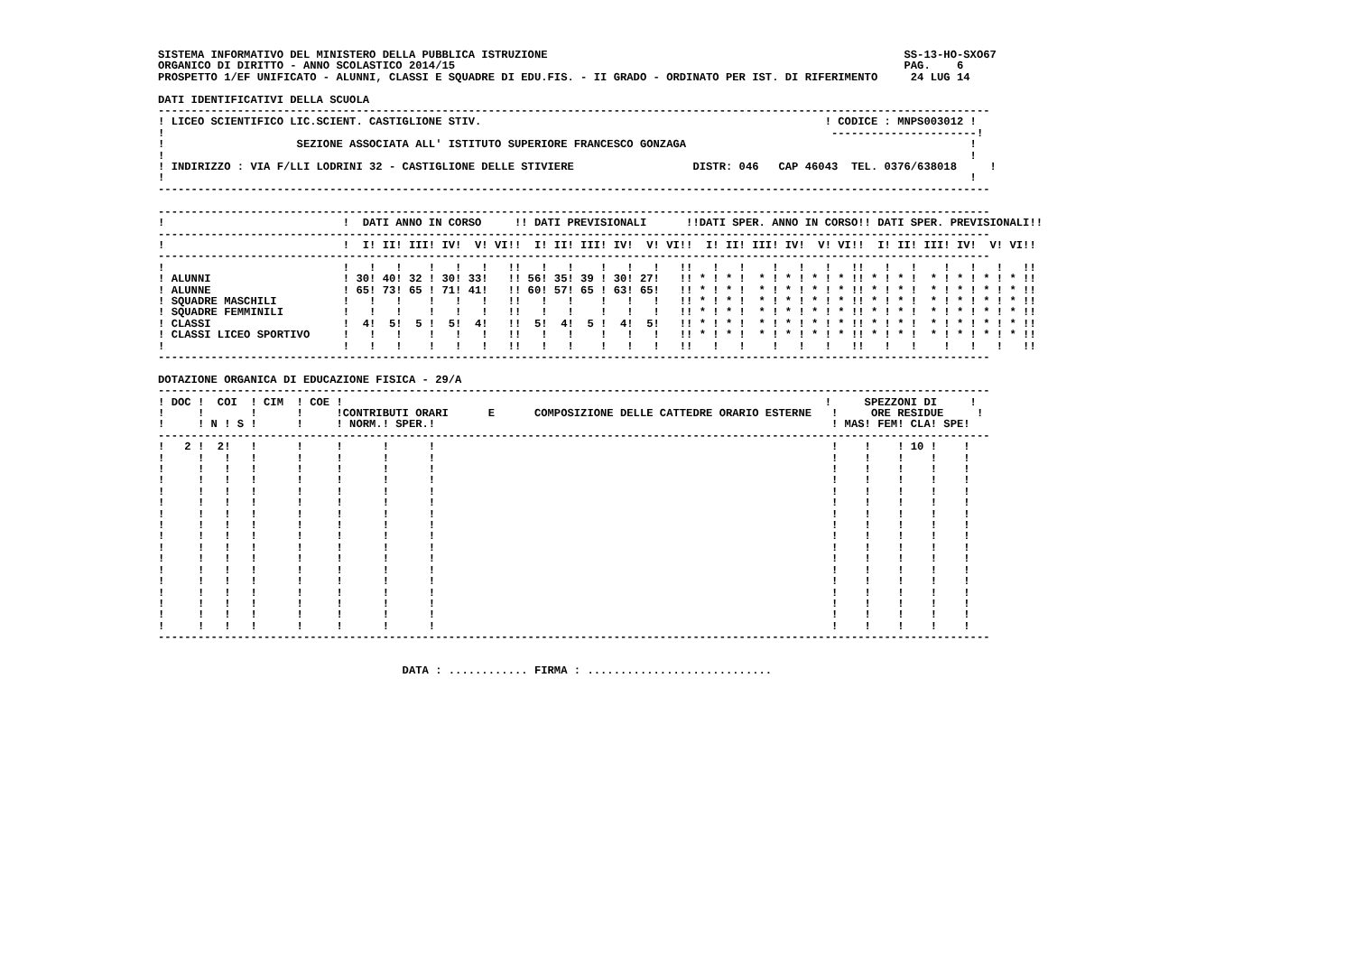SISTEMA INFORMATIVO DEL MINISTERO DELLA PUBBLICA ISTRUZIONE                                                      SS-13-HO-SXO67
ORGANICO DI DIRITTO - ANNO SCOLASTICO 2014/15                                                                    PAG.    6
PROSPETTO 1/EF UNIFICATO - ALUNNI, CLASSI E SQUADRE DI EDU.FIS. - II GRADO - ORDINATO PER IST. DI RIFERIMENTO     24 LUG 14

DATI IDENTIFICATIVI DELLA SCUOLA
------------------------------------------------------------------------------------------------------------------------------
! LICEO SCIENTIFICO LIC.SCIENT. CASTIGLIONE STIV.                                                    ! CODICE : MNPS003012 !
!                                                                                                     ----------------------!
!                    SEZIONE ASSOCIATA ALL' ISTITUTO SUPERIORE FRANCESCO GONZAGA                                           !
!                                                                                                                          !
! INDIRIZZO : VIA F/LLI LODRINI 32 - CASTIGLIONE DELLE STIVIERE                  DISTR: 046   CAP 46043  TEL. 0376/638018     !
!                                                                                                                          !
------------------------------------------------------------------------------------------------------------------------------

------------------------------------------------------------------------------------------------------------------------------
!                           !  DATI ANNO IN CORSO     !! DATI PREVISIONALI      !!DATI SPER. ANNO IN CORSO!! DATI SPER. PREVISIONALI!!
------------------------------------------------------------------------------------------------------------------------------
!                           !  I! II! III! IV!  V! VI!!  I! II! III! IV!  V! VI!!  I! II! III! IV!  V! VI!!  I! II! III! IV!  V! VI!!
------------------------------------------------------------------------------------------------------------------------------
!                           !   !   !    !   !   !   !!   !   !    !   !   !   !!   !   !    !   !   !   !!   !   !    !   !   !   !!
! ALUNNI                    ! 30! 40! 32 ! 30! 33!   !! 56! 35! 39 ! 30! 27!   !! * ! * !  * ! * ! * ! * !! * ! * !  * ! * ! * ! * !!
! ALUNNE                    ! 65! 73! 65 ! 71! 41!   !! 60! 57! 65 ! 63! 65!   !! * ! * !  * ! * ! * ! * !! * ! * !  * ! * ! * ! * !!
! SQUADRE MASCHILI          !   !   !    !   !   !   !!   !   !    !   !   !   !! * ! * !  * ! * ! * ! * !! * ! * !  * ! * ! * ! * !!
! SQUADRE FEMMINILI         !   !   !    !   !   !   !!   !   !    !   !   !   !! * ! * !  * ! * ! * ! * !! * ! * !  * ! * ! * ! * !!
! CLASSI                    !  4!  5!  5 !  5!  4!   !!  5!  4!  5 !  4!  5!   !! * ! * !  * ! * ! * ! * !! * ! * !  * ! * ! * ! * !!
! CLASSI LICEO SPORTIVO     !   !   !    !   !   !   !!   !   !    !   !   !   !! * ! * !  * ! * ! * ! * !! * ! * !  * ! * ! * ! * !!
!                           !   !   !    !   !   !   !!   !   !    !   !   !   !!   !   !    !   !   !   !!   !   !    !   !   !   !!
------------------------------------------------------------------------------------------------------------------------------

DOTAZIONE ORGANICA DI EDUCAZIONE FISICA - 29/A
------------------------------------------------------------------------------------------------------------------------------
! DOC !  COI  ! CIM  ! COE !                                                                         !     SPEZZONI DI     !
!     !       !      !     !CONTRIBUTI ORARI      E      COMPOSIZIONE DELLE CATTEDRE ORARIO ESTERNE   !     ORE RESIDUE     !
!     ! N ! S !      !     ! NORM.! SPER.!                                                            ! MAS! FEM! CLA! SPE!
------------------------------------------------------------------------------------------------------------------------------
!   2 !  2!   !      !     !      !      !                                                            !    !    ! 10 !    !
!     !   !   !      !     !      !      !                                                            !    !    !    !    !
!     !   !   !      !     !      !      !                                                            !    !    !    !    !
!     !   !   !      !     !      !      !                                                            !    !    !    !    !
!     !   !   !      !     !      !      !                                                            !    !    !    !    !
!     !   !   !      !     !      !      !                                                            !    !    !    !    !
!     !   !   !      !     !      !      !                                                            !    !    !    !    !
!     !   !   !      !     !      !      !                                                            !    !    !    !    !
!     !   !   !      !     !      !      !                                                            !    !    !    !    !
!     !   !   !      !     !      !      !                                                            !    !    !    !    !
!     !   !   !      !     !      !      !                                                            !    !    !    !    !
!     !   !   !      !     !      !      !                                                            !    !    !    !    !
!     !   !   !      !     !      !      !                                                            !    !    !    !    !
!     !   !   !      !     !      !      !                                                            !    !    !    !    !
!     !   !   !      !     !      !      !                                                            !    !    !    !    !
!     !   !   !      !     !      !      !                                                            !    !    !    !    !
!     !   !   !      !     !      !      !                                                            !    !    !    !    !
------------------------------------------------------------------------------------------------------------------------------


                                     DATA : ............ FIRMA : ............................